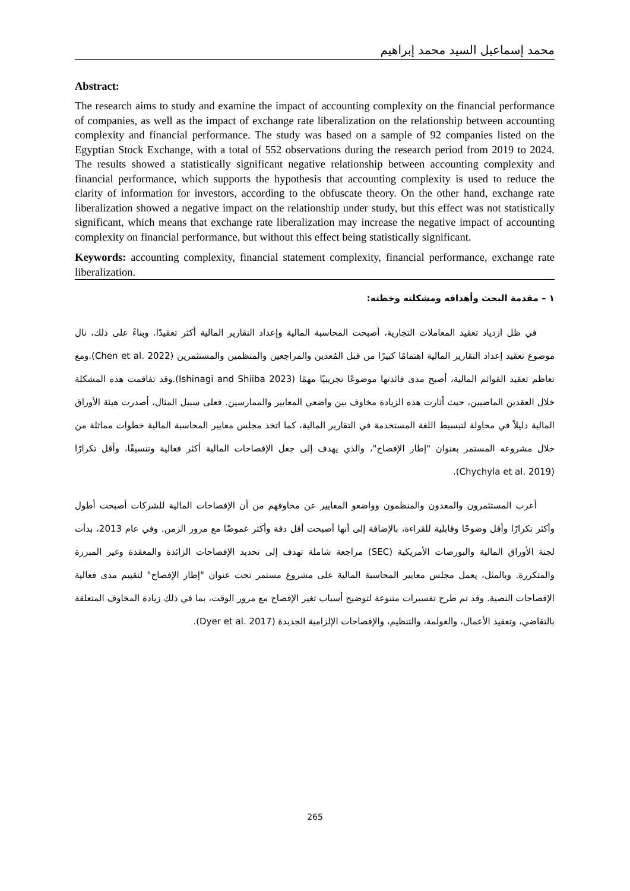محمد إسماعيل السيد محمد إبراهيم
Abstract:
The research aims to study and examine the impact of accounting complexity on the financial performance of companies, as well as the impact of exchange rate liberalization on the relationship between accounting complexity and financial performance. The study was based on a sample of 92 companies listed on the Egyptian Stock Exchange, with a total of 552 observations during the research period from 2019 to 2024. The results showed a statistically significant negative relationship between accounting complexity and financial performance, which supports the hypothesis that accounting complexity is used to reduce the clarity of information for investors, according to the obfuscate theory. On the other hand, exchange rate liberalization showed a negative impact on the relationship under study, but this effect was not statistically significant, which means that exchange rate liberalization may increase the negative impact of accounting complexity on financial performance, but without this effect being statistically significant.
Keywords: accounting complexity, financial statement complexity, financial performance, exchange rate liberalization.
١ – مقدمة البحث وأهدافه ومشكلته وخطته:
في ظل ازدياد تعقيد المعاملات التجارية، أصبحت المحاسبة المالية وإعداد التقارير المالية أكثر تعقيدًا. وبناءً على ذلك، نال موضوع تعقيد إعداد التقارير المالية اهتمامًا كبيرًا من قبل المُعدين والمراجعين والمنظمين والمستثمرين (Chen et al. 2022).ومع تعاظم تعقيد القوائم المالية، أصبح مدى فائدتها موضوعًا تجريبيًا مهمًا (Ishinagi and Shiiba 2023).وقد تفاقمت هذه المشكلة خلال العقدين الماضيين، حيث أثارت هذه الزيادة مخاوف بين واضعي المعايير والممارسين. فعلى سبيل المثال، أصدرت هيئة الأوراق المالية دليلاً في محاولة لتبسيط اللغة المستخدمة في التقارير المالية، كما اتخذ مجلس معايير المحاسبة المالية خطوات مماثلة من خلال مشروعه المستمر بعنوان "إطار الإفصاح"، والذي يهدف إلى جعل الإفصاحات المالية أكثر فعالية وتنسيقًا، وأقل تكرارًا (Chychyla et al. 2019).
أعرب المستثمرون والمعدون والمنظمون وواضعو المعايير عن مخاوفهم من أن الإفصاحات المالية للشركات أصبحت أطول وأكثر تكرارًا وأقل وضوحًا وقابلية للقراءة، بالإضافة إلى أنها أصبحت أقل دقة وأكثر غموضًا مع مرور الزمن. وفي عام 2013، بدأت لجنة الأوراق المالية والبورصات الأمريكية (SEC) مراجعة شاملة تهدف إلى تحديد الإفصاحات الزائدة والمعقدة وغير المبررة والمتكررة. وبالمثل، يعمل مجلس معايير المحاسبة المالية على مشروع مستمر تحت عنوان "إطار الإفصاح" لتقييم مدى فعالية الإفصاحات النصية. وقد تم طرح تفسيرات متنوعة لتوضيح أسباب تغير الإفصاح مع مرور الوقت، بما في ذلك زيادة المخاوف المتعلقة بالتقاضي، وتعقيد الأعمال، والعولمة، والتنظيم، والإفصاحات الإلزامية الجديدة (Dyer et al. 2017).
265